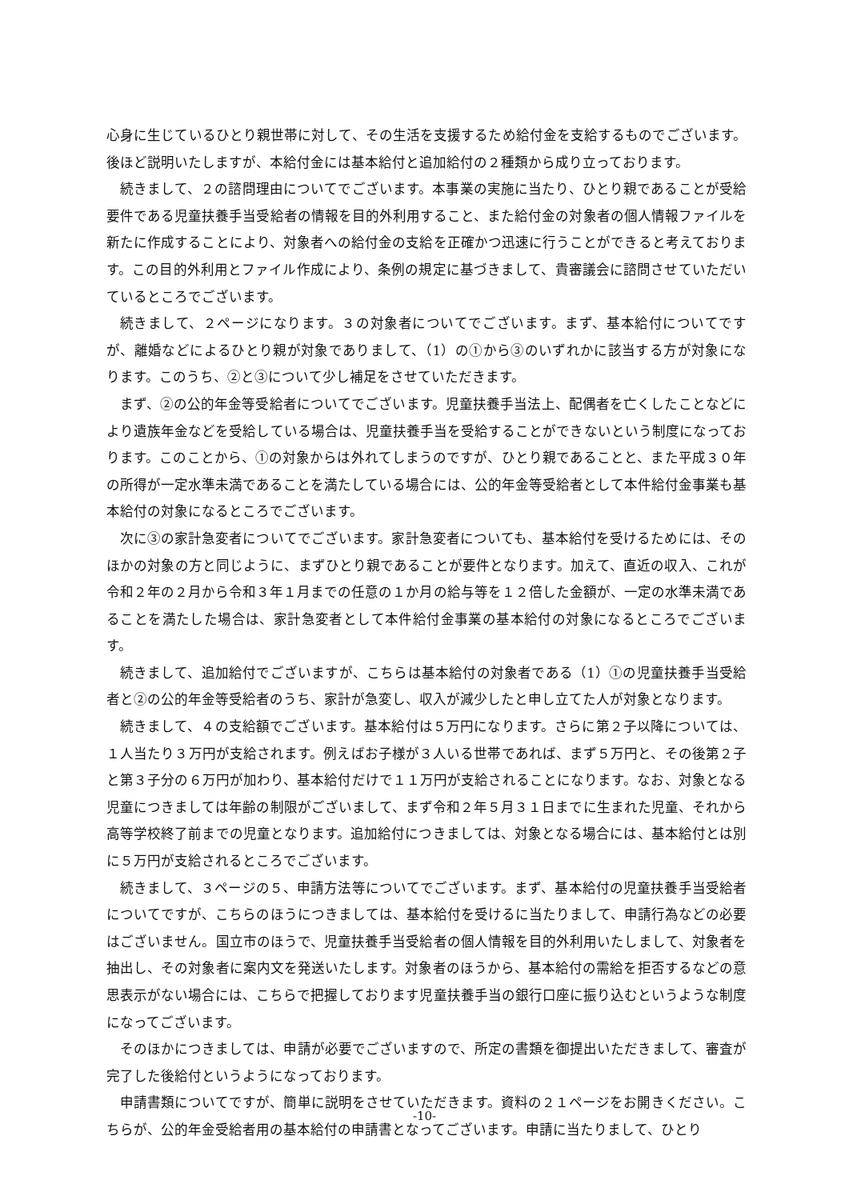心身に生じているひとり親世帯に対して、その生活を支援するため給付金を支給するものでございます。後ほど説明いたしますが、本給付金には基本給付と追加給付の２種類から成り立っております。
続きまして、２の諮問理由についてでございます。本事業の実施に当たり、ひとり親であることが受給要件である児童扶養手当受給者の情報を目的外利用すること、また給付金の対象者の個人情報ファイルを新たに作成することにより、対象者への給付金の支給を正確かつ迅速に行うことができると考えております。この目的外利用とファイル作成により、条例の規定に基づきまして、貴審議会に諮問させていただいているところでございます。
続きまして、２ページになります。３の対象者についてでございます。まず、基本給付についてですが、離婚などによるひとり親が対象でありまして、（1）の①から③のいずれかに該当する方が対象になります。このうち、②と③について少し補足をさせていただきます。
まず、②の公的年金等受給者についてでございます。児童扶養手当法上、配偶者を亡くしたことなどにより遺族年金などを受給している場合は、児童扶養手当を受給することができないという制度になっております。このことから、①の対象からは外れてしまうのですが、ひとり親であることと、また平成３０年の所得が一定水準未満であることを満たしている場合には、公的年金等受給者として本件給付金事業も基本給付の対象になるところでございます。
次に③の家計急変者についてでございます。家計急変者についても、基本給付を受けるためには、そのほかの対象の方と同じように、まずひとり親であることが要件となります。加えて、直近の収入、これが令和２年の２月から令和３年１月までの任意の１か月の給与等を１２倍した金額が、一定の水準未満であることを満たした場合は、家計急変者として本件給付金事業の基本給付の対象になるところでございます。
続きまして、追加給付でございますが、こちらは基本給付の対象者である（1）①の児童扶養手当受給者と②の公的年金等受給者のうち、家計が急変し、収入が減少したと申し立てた人が対象となります。
続きまして、４の支給額でございます。基本給付は５万円になります。さらに第２子以降については、１人当たり３万円が支給されます。例えばお子様が３人いる世帯であれば、まず５万円と、その後第２子と第３子分の６万円が加わり、基本給付だけで１１万円が支給されることになります。なお、対象となる児童につきましては年齢の制限がございまして、まず令和２年５月３１日までに生まれた児童、それから高等学校終了前までの児童となります。追加給付につきましては、対象となる場合には、基本給付とは別に５万円が支給されるところでございます。
続きまして、３ページの５、申請方法等についてでございます。まず、基本給付の児童扶養手当受給者についてですが、こちらのほうにつきましては、基本給付を受けるに当たりまして、申請行為などの必要はございません。国立市のほうで、児童扶養手当受給者の個人情報を目的外利用いたしまして、対象者を抽出し、その対象者に案内文を発送いたします。対象者のほうから、基本給付の需給を拒否するなどの意思表示がない場合には、こちらで把握しております児童扶養手当の銀行口座に振り込むというような制度になってございます。
そのほかにつきましては、申請が必要でございますので、所定の書類を御提出いただきまして、審査が完了した後給付というようになっております。
申請書類についてですが、簡単に説明をさせていただきます。資料の２１ページをお開きください。こちらが、公的年金受給者用の基本給付の申請書となってございます。申請に当たりまして、ひとり
-10-